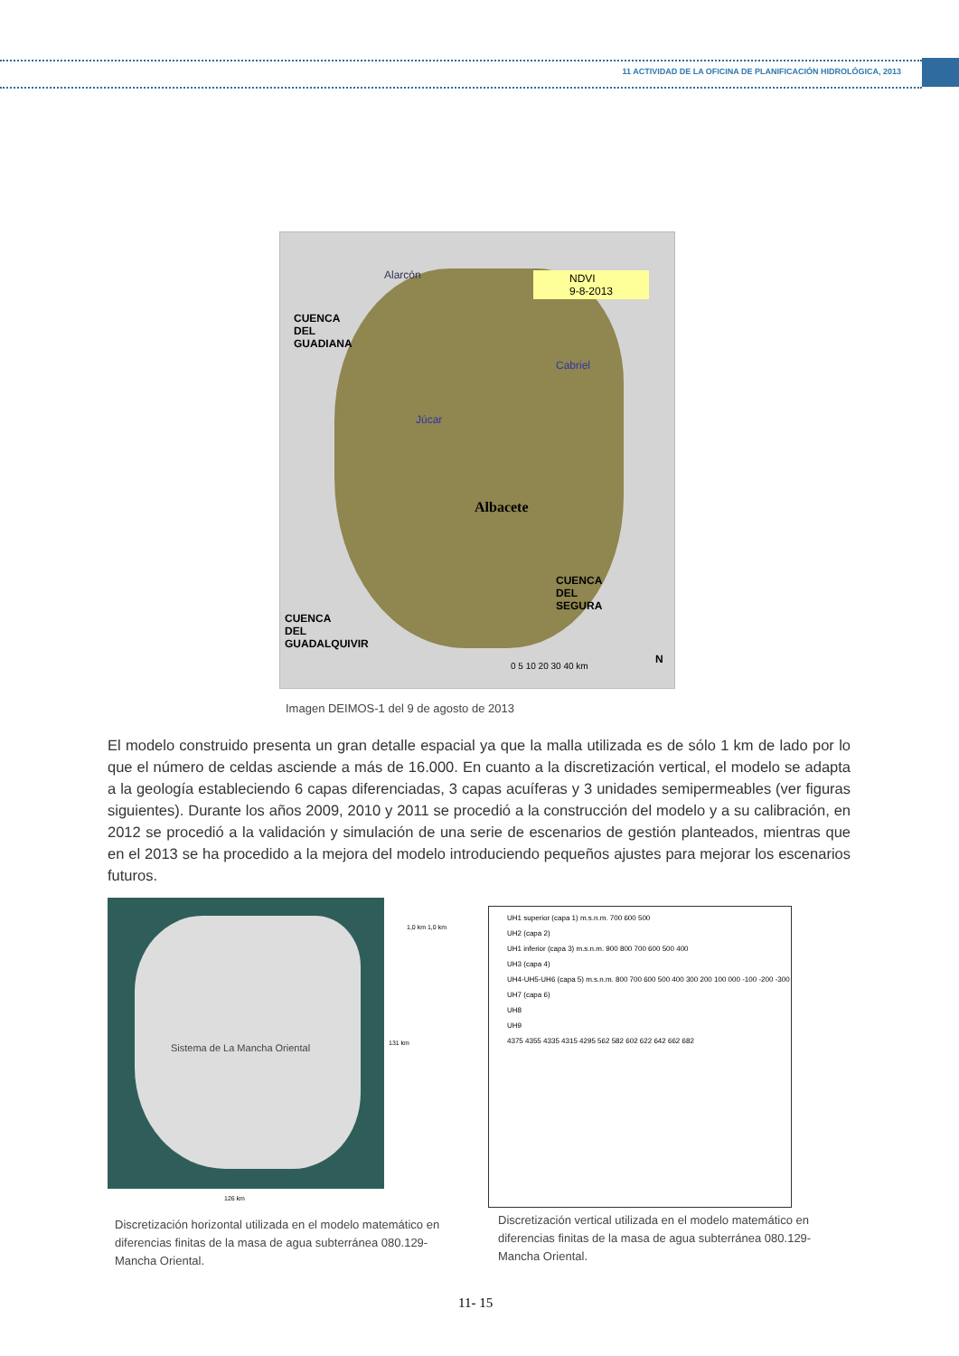11 ACTIVIDAD DE LA OFICINA DE PLANIFICACIÓN HIDROLÓGICA, 2013
NDVI
9-8-2013
Alarcón
CUENCA
DEL
GUADIANA
Cabriel
Júcar
Albacete
CUENCA
DEL
SEGURA
CUENCA
DEL
GUADALQUIVIR
N
0 5 10 20 30 40 km
Imagen DEIMOS-1 del 9 de agosto de 2013
El modelo construido presenta un gran detalle espacial ya que la malla utilizada es de sólo 1 km de lado por lo que el número de celdas asciende a más de 16.000. En cuanto a la discretización vertical, el modelo se adapta a la geología estableciendo 6 capas diferenciadas, 3 capas acuíferas y 3 unidades semipermeables (ver figuras siguientes). Durante los años 2009, 2010 y 2011 se procedió a la construcción del modelo y a su calibración, en 2012 se procedió a la validación y simulación de una serie de escenarios de gestión planteados, mientras que en el 2013 se ha procedido a la mejora del modelo introduciendo pequeños ajustes para mejorar los escenarios futuros.
Sistema de La Mancha Oriental
1,0 km 1,0 km
131 km
126 km
UH1 superior (capa 1) m.s.n.m. 700 600 500
UH2 (capa 2)
UH1 inferior (capa 3) m.s.n.m. 900 800 700 600 500 400
UH3 (capa 4)
UH4-UH5-UH6 (capa 5) m.s.n.m. 800 700 600 500 400 300 200 100 000 -100 -200 -300
UH7 (capa 6)
UH8
UH9
4375 4355 4335 4315 4295 562 582 602 622 642 662 682
Discretización horizontal utilizada en el modelo matemático en diferencias finitas de la masa de agua subterránea 080.129-Mancha Oriental.
Discretización vertical utilizada en el modelo matemático en diferencias finitas de la masa de agua subterránea 080.129-Mancha Oriental.
11- 15